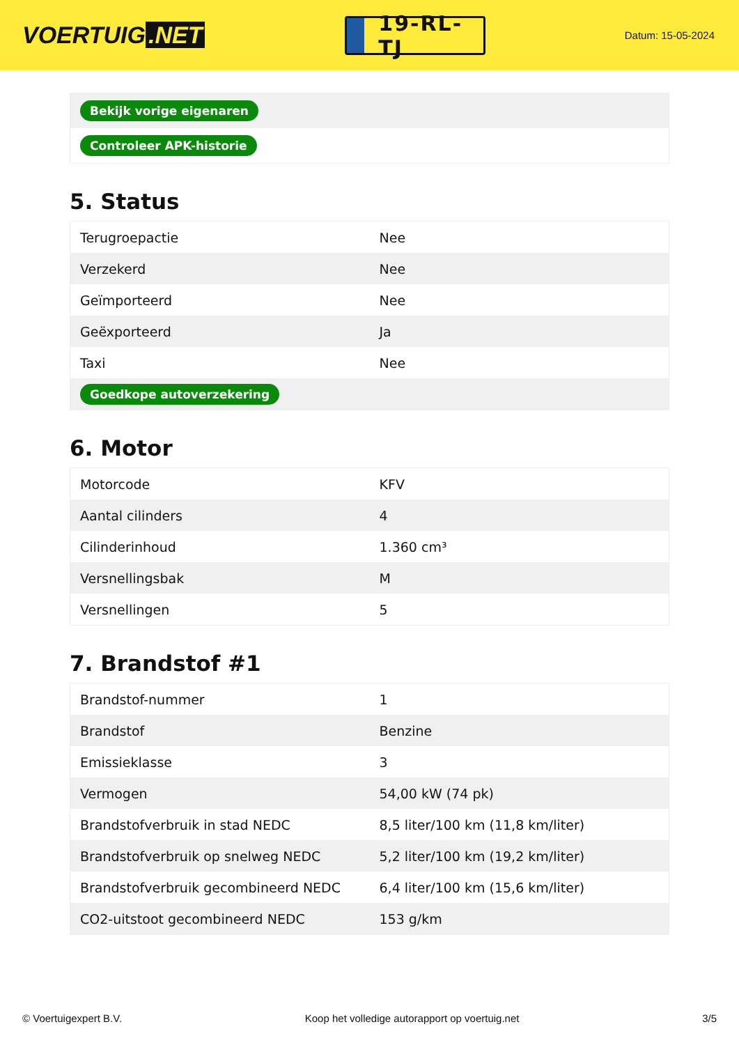VOERTUIG.NET
19-RL-TJ
Datum: 15-05-2024
| Bekijk vorige eigenaren |
| Controleer APK-historie |
5. Status
| Terugroepactie | Nee |
| Verzekerd | Nee |
| Geïmporteerd | Nee |
| Geëxporteerd | Ja |
| Taxi | Nee |
| Goedkope autoverzekering | |
6. Motor
| Motorcode | KFV |
| Aantal cilinders | 4 |
| Cilinderinhoud | 1.360 cm³ |
| Versnellingsbak | M |
| Versnellingen | 5 |
7. Brandstof #1
| Brandstof-nummer | 1 |
| Brandstof | Benzine |
| Emissieklasse | 3 |
| Vermogen | 54,00 kW (74 pk) |
| Brandstofverbruik in stad NEDC | 8,5 liter/100 km (11,8 km/liter) |
| Brandstofverbruik op snelweg NEDC | 5,2 liter/100 km (19,2 km/liter) |
| Brandstofverbruik gecombineerd NEDC | 6,4 liter/100 km (15,6 km/liter) |
| CO2-uitstoot gecombineerd NEDC | 153 g/km |
© Voertuigexpert B.V. Koop het volledige autorapport op voertuig.net 3/5